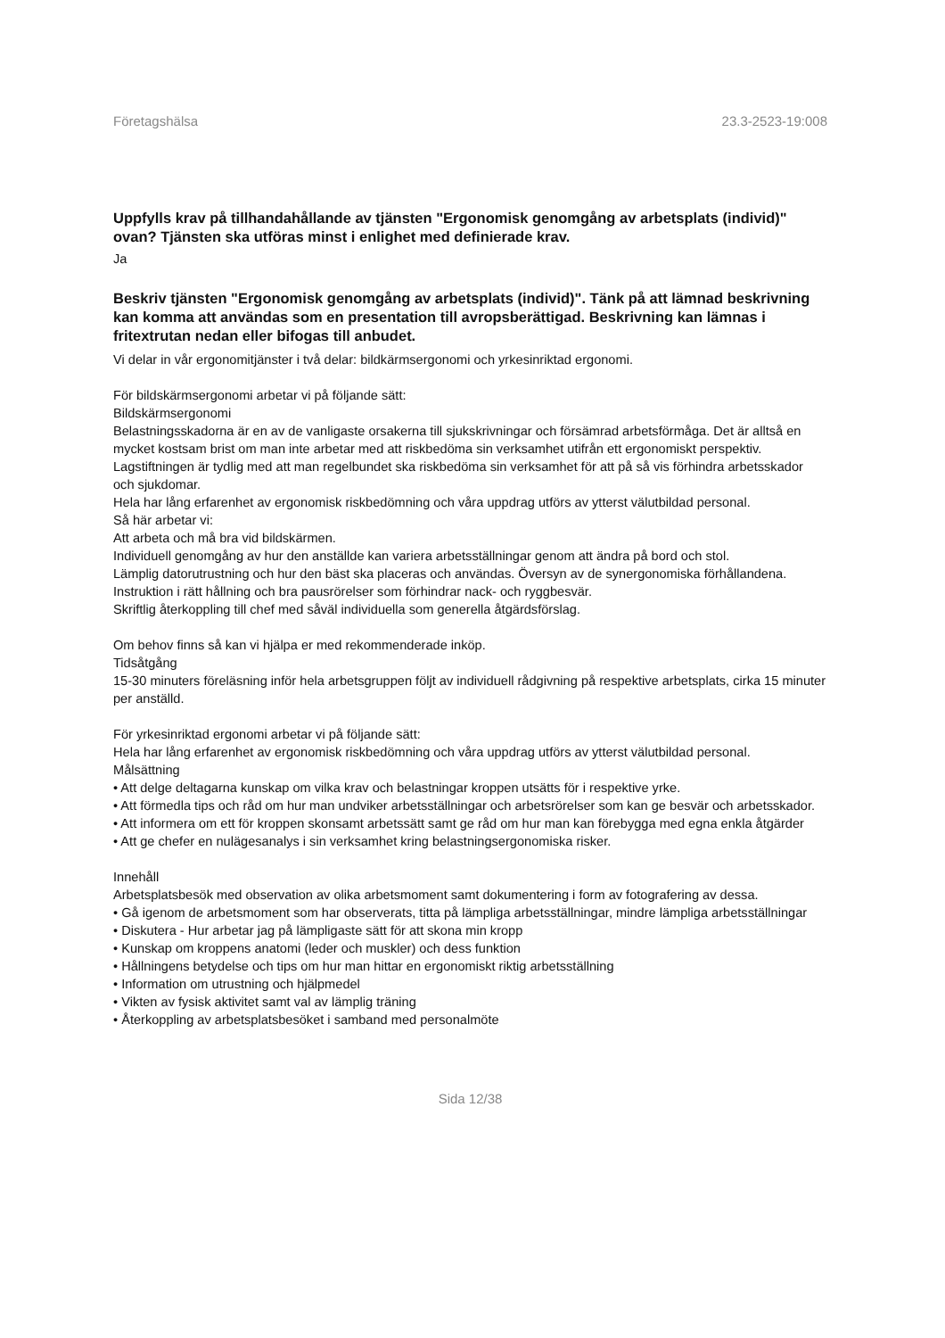Företagshälsa 23.3-2523-19:008
Uppfylls krav på tillhandahållande av tjänsten "Ergonomisk genomgång av arbetsplats (individ)" ovan? Tjänsten ska utföras minst i enlighet med definierade krav.
Ja
Beskriv tjänsten "Ergonomisk genomgång av arbetsplats (individ)". Tänk på att lämnad beskrivning kan komma att användas som en presentation till avropsberättigad. Beskrivning kan lämnas i fritextrutan nedan eller bifogas till anbudet.
Vi delar in vår ergonomitjänster i två delar: bildkärmsergonomi och yrkesinriktad ergonomi.
För bildskärmsergonomi arbetar vi på följande sätt:
Bildskärmsergonomi
Belastningsskadorna är en av de vanligaste orsakerna till sjukskrivningar och försämrad arbetsförmåga. Det är alltså en mycket kostsam brist om man inte arbetar med att riskbedöma sin verksamhet utifrån ett ergonomiskt perspektiv. Lagstiftningen är tydlig med att man regelbundet ska riskbedöma sin verksamhet för att på så vis förhindra arbetsskador och sjukdomar.
Hela har lång erfarenhet av ergonomisk riskbedömning och våra uppdrag utförs av ytterst välutbildad personal.
Så här arbetar vi:
Att arbeta och må bra vid bildskärmen.
Individuell genomgång av hur den anställde kan variera arbetsställningar genom att ändra på bord och stol.
Lämplig datorutrustning och hur den bäst ska placeras och användas. Översyn av de synergonomiska förhållandena.
Instruktion i rätt hållning och bra pausrörelser som förhindrar nack- och ryggbesvär.
Skriftlig återkoppling till chef med såväl individuella som generella åtgärdsförslag.
Om behov finns så kan vi hjälpa er med rekommenderade inköp.
Tidsåtgång
15-30 minuters föreläsning inför hela arbetsgruppen följt av individuell rådgivning på respektive arbetsplats, cirka 15 minuter per anställd.
För yrkesinriktad ergonomi arbetar vi på följande sätt:
Hela har lång erfarenhet av ergonomisk riskbedömning och våra uppdrag utförs av ytterst välutbildad personal.
Målsättning
• Att delge deltagarna kunskap om vilka krav och belastningar kroppen utsätts för i respektive yrke.
• Att förmedla tips och råd om hur man undviker arbetsställningar och arbetsrörelser som kan ge besvär och arbetsskador.
• Att informera om ett för kroppen skonsamt arbetssätt samt ge råd om hur man kan förebygga med egna enkla åtgärder
• Att ge chefer en nulägesanalys i sin verksamhet kring belastningsergonomiska risker.
Innehåll
Arbetsplatsbesök med observation av olika arbetsmoment samt dokumentering i form av fotografering av dessa.
• Gå igenom de arbetsmoment som har observerats, titta på lämpliga arbetsställningar, mindre lämpliga arbetsställningar
• Diskutera - Hur arbetar jag på lämpligaste sätt för att skona min kropp
• Kunskap om kroppens anatomi (leder och muskler) och dess funktion
• Hållningens betydelse och tips om hur man hittar en ergonomiskt riktig arbetsställning
• Information om utrustning och hjälpmedel
• Vikten av fysisk aktivitet samt val av lämplig träning
• Återkoppling av arbetsplatsbesöket i samband med personalmöte
Sida 12/38